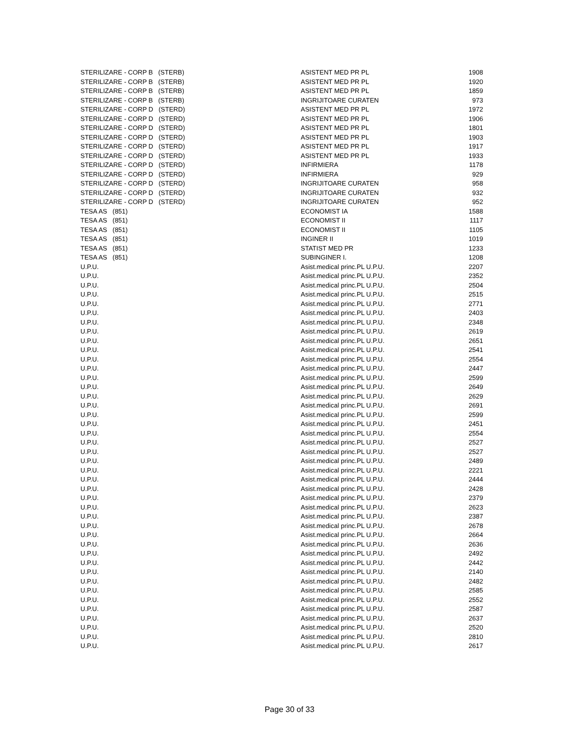| STERILIZARE - CORP B (STERB) | ASISTENT MED PR PL | 1908 |
| STERILIZARE - CORP B (STERB) | ASISTENT MED PR PL | 1920 |
| STERILIZARE - CORP B (STERB) | ASISTENT MED PR PL | 1859 |
| STERILIZARE - CORP B (STERB) | INGRIJITOARE CURATEN | 973 |
| STERILIZARE - CORP D (STERD) | ASISTENT MED PR PL | 1972 |
| STERILIZARE - CORP D (STERD) | ASISTENT MED PR PL | 1906 |
| STERILIZARE - CORP D (STERD) | ASISTENT MED PR PL | 1801 |
| STERILIZARE - CORP D (STERD) | ASISTENT MED PR PL | 1903 |
| STERILIZARE - CORP D (STERD) | ASISTENT MED PR PL | 1917 |
| STERILIZARE - CORP D (STERD) | ASISTENT MED PR PL | 1933 |
| STERILIZARE - CORP D (STERD) | INFIRMIERA | 1178 |
| STERILIZARE - CORP D (STERD) | INFIRMIERA | 929 |
| STERILIZARE - CORP D (STERD) | INGRIJITOARE CURATEN | 958 |
| STERILIZARE - CORP D (STERD) | INGRIJITOARE CURATEN | 932 |
| STERILIZARE - CORP D (STERD) | INGRIJITOARE CURATEN | 952 |
| TESA AS (851) | ECONOMIST IA | 1588 |
| TESA AS (851) | ECONOMIST II | 1117 |
| TESA AS (851) | ECONOMIST II | 1105 |
| TESA AS (851) | INGINER II | 1019 |
| TESA AS (851) | STATIST MED PR | 1233 |
| TESA AS (851) | SUBINGINER I. | 1208 |
| U.P.U. | Asist.medical princ.PL U.P.U. | 2207 |
| U.P.U. | Asist.medical princ.PL U.P.U. | 2352 |
| U.P.U. | Asist.medical princ.PL U.P.U. | 2504 |
| U.P.U. | Asist.medical princ.PL U.P.U. | 2515 |
| U.P.U. | Asist.medical princ.PL U.P.U. | 2771 |
| U.P.U. | Asist.medical princ.PL U.P.U. | 2403 |
| U.P.U. | Asist.medical princ.PL U.P.U. | 2348 |
| U.P.U. | Asist.medical princ.PL U.P.U. | 2619 |
| U.P.U. | Asist.medical princ.PL U.P.U. | 2651 |
| U.P.U. | Asist.medical princ.PL U.P.U. | 2541 |
| U.P.U. | Asist.medical princ.PL U.P.U. | 2554 |
| U.P.U. | Asist.medical princ.PL U.P.U. | 2447 |
| U.P.U. | Asist.medical princ.PL U.P.U. | 2599 |
| U.P.U. | Asist.medical princ.PL U.P.U. | 2649 |
| U.P.U. | Asist.medical princ.PL U.P.U. | 2629 |
| U.P.U. | Asist.medical princ.PL U.P.U. | 2691 |
| U.P.U. | Asist.medical princ.PL U.P.U. | 2599 |
| U.P.U. | Asist.medical princ.PL U.P.U. | 2451 |
| U.P.U. | Asist.medical princ.PL U.P.U. | 2554 |
| U.P.U. | Asist.medical princ.PL U.P.U. | 2527 |
| U.P.U. | Asist.medical princ.PL U.P.U. | 2527 |
| U.P.U. | Asist.medical princ.PL U.P.U. | 2489 |
| U.P.U. | Asist.medical princ.PL U.P.U. | 2221 |
| U.P.U. | Asist.medical princ.PL U.P.U. | 2444 |
| U.P.U. | Asist.medical princ.PL U.P.U. | 2428 |
| U.P.U. | Asist.medical princ.PL U.P.U. | 2379 |
| U.P.U. | Asist.medical princ.PL U.P.U. | 2623 |
| U.P.U. | Asist.medical princ.PL U.P.U. | 2387 |
| U.P.U. | Asist.medical princ.PL U.P.U. | 2678 |
| U.P.U. | Asist.medical princ.PL U.P.U. | 2664 |
| U.P.U. | Asist.medical princ.PL U.P.U. | 2636 |
| U.P.U. | Asist.medical princ.PL U.P.U. | 2492 |
| U.P.U. | Asist.medical princ.PL U.P.U. | 2442 |
| U.P.U. | Asist.medical princ.PL U.P.U. | 2140 |
| U.P.U. | Asist.medical princ.PL U.P.U. | 2482 |
| U.P.U. | Asist.medical princ.PL U.P.U. | 2585 |
| U.P.U. | Asist.medical princ.PL U.P.U. | 2552 |
| U.P.U. | Asist.medical princ.PL U.P.U. | 2587 |
| U.P.U. | Asist.medical princ.PL U.P.U. | 2637 |
| U.P.U. | Asist.medical princ.PL U.P.U. | 2520 |
| U.P.U. | Asist.medical princ.PL U.P.U. | 2810 |
| U.P.U. | Asist.medical princ.PL U.P.U. | 2617 |
Page 30 of 33